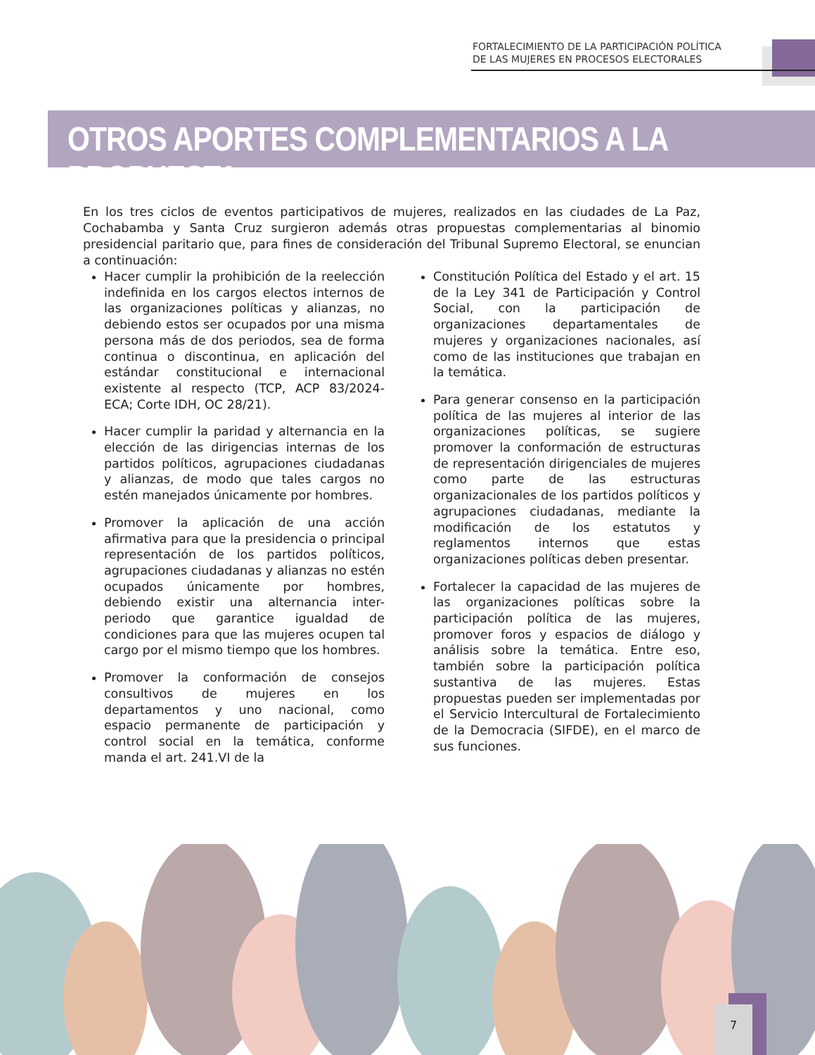FORTALECIMIENTO DE LA PARTICIPACIÓN POLÍTICA
DE LAS MUJERES EN PROCESOS ELECTORALES
OTROS APORTES COMPLEMENTARIOS A LA PROPUESTA
En los tres ciclos de eventos participativos de mujeres, realizados en las ciudades de La Paz, Cochabamba y Santa Cruz surgieron además otras propuestas complementarias al binomio presidencial paritario que, para fines de consideración del Tribunal Supremo Electoral, se enuncian a continuación:
Hacer cumplir la prohibición de la reelección indefinida en los cargos electos internos de las organizaciones políticas y alianzas, no debiendo estos ser ocupados por una misma persona más de dos periodos, sea de forma continua o discontinua, en aplicación del estándar constitucional e internacional existente al respecto (TCP, ACP 83/2024-ECA; Corte IDH, OC 28/21).
Hacer cumplir la paridad y alternancia en la elección de las dirigencias internas de los partidos políticos, agrupaciones ciudadanas y alianzas, de modo que tales cargos no estén manejados únicamente por hombres.
Promover la aplicación de una acción afirmativa para que la presidencia o principal representación de los partidos políticos, agrupaciones ciudadanas y alianzas no estén ocupados únicamente por hombres, debiendo existir una alternancia inter-periodo que garantice igualdad de condiciones para que las mujeres ocupen tal cargo por el mismo tiempo que los hombres.
Promover la conformación de consejos consultivos de mujeres en los departamentos y uno nacional, como espacio permanente de participación y control social en la temática, conforme manda el art. 241.VI de la
Constitución Política del Estado y el art. 15 de la Ley 341 de Participación y Control Social, con la participación de organizaciones departamentales de mujeres y organizaciones nacionales, así como de las instituciones que trabajan en la temática.
Para generar consenso en la participación política de las mujeres al interior de las organizaciones políticas, se sugiere promover la conformación de estructuras de representación dirigenciales de mujeres como parte de las estructuras organizacionales de los partidos políticos y agrupaciones ciudadanas, mediante la modificación de los estatutos y reglamentos internos que estas organizaciones políticas deben presentar.
Fortalecer la capacidad de las mujeres de las organizaciones políticas sobre la participación política de las mujeres, promover foros y espacios de diálogo y análisis sobre la temática. Entre eso, también sobre la participación política sustantiva de las mujeres. Estas propuestas pueden ser implementadas por el Servicio Intercultural de Fortalecimiento de la Democracia (SIFDE), en el marco de sus funciones.
7